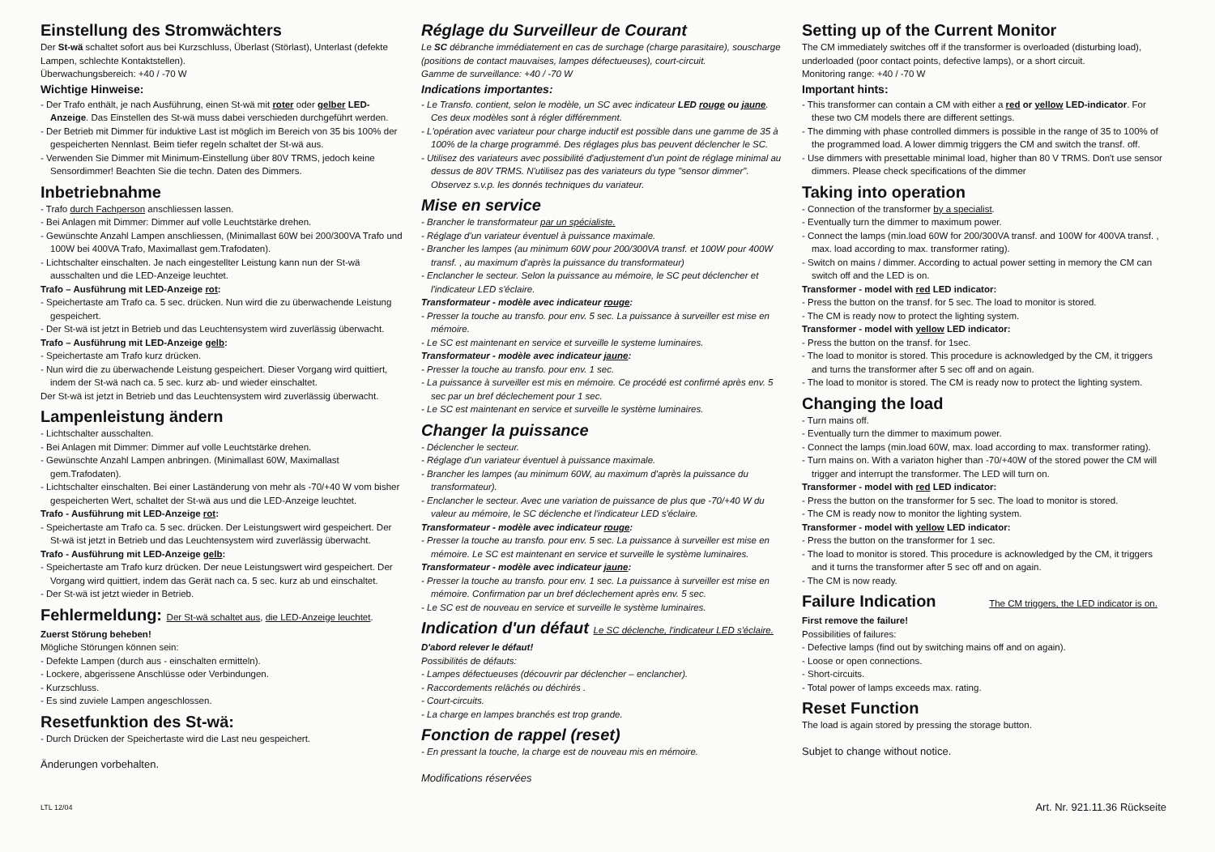Einstellung des Stromwächters
Der St-wä schaltet sofort aus bei Kurzschluss, Überlast (Störlast), Unterlast (defekte Lampen, schlechte Kontaktstellen).
Überwachungsbereich: +40 / -70 W
Wichtige Hinweise:
- Der Trafo enthält, je nach Ausführung, einen St-wä mit roter oder gelber LED-Anzeige. Das Einstellen des St-wä muss dabei verschieden durchgeführt werden.
- Der Betrieb mit Dimmer für induktive Last ist möglich im Bereich von 35 bis 100% der gespeicherten Nennlast. Beim tiefer regeln schaltet der St-wä aus.
- Verwenden Sie Dimmer mit Minimum-Einstellung über 80V TRMS, jedoch keine Sensordimmer! Beachten Sie die techn. Daten des Dimmers.
Inbetriebnahme
- Trafo durch Fachperson anschliessen lassen.
- Bei Anlagen mit Dimmer: Dimmer auf volle Leuchtstärke drehen.
- Gewünschte Anzahl Lampen anschliessen, (Minimallast 60W bei 200/300VA Trafo und 100W bei 400VA Trafo, Maximallast gem.Trafodaten).
- Lichtschalter einschalten. Je nach eingestellter Leistung kann nun der St-wä ausschalten und die LED-Anzeige leuchtet.
Trafo – Ausführung mit LED-Anzeige rot:
- Speichertaste am Trafo ca. 5 sec. drücken. Nun wird die zu überwachende Leistung gespeichert.
- Der St-wä ist jetzt in Betrieb und das Leuchtensystem wird zuverlässig überwacht.
Trafo – Ausführung mit LED-Anzeige gelb:
- Speichertaste am Trafo kurz drücken.
- Nun wird die zu überwachende Leistung gespeichert. Dieser Vorgang wird quittiert, indem der St-wä nach ca. 5 sec. kurz ab- und wieder einschaltet.
Der St-wä ist jetzt in Betrieb und das Leuchtensystem wird zuverlässig überwacht.
Lampenleistung ändern
- Lichtschalter ausschalten.
- Bei Anlagen mit Dimmer: Dimmer auf volle Leuchtstärke drehen.
- Gewünschte Anzahl Lampen anbringen. (Minimallast 60W, Maximallast gem.Trafodaten).
- Lichtschalter einschalten. Bei einer Laständerung von mehr als -70/+40 W vom bisher gespeicherten Wert, schaltet der St-wä aus und die LED-Anzeige leuchtet.
Trafo - Ausführung mit LED-Anzeige rot:
- Speichertaste am Trafo ca. 5 sec. drücken. Der Leistungswert wird gespeichert. Der St-wä ist jetzt in Betrieb und das Leuchtensystem wird zuverlässig überwacht.
Trafo - Ausführung mit LED-Anzeige gelb:
- Speichertaste am Trafo kurz drücken. Der neue Leistungswert wird gespeichert. Der Vorgang wird quittiert, indem das Gerät nach ca. 5 sec. kurz ab und einschaltet.
- Der St-wä ist jetzt wieder in Betrieb.
Fehlermeldung: Der St-wä schaltet aus, die LED-Anzeige leuchtet.
Zuerst Störung beheben!
Mögliche Störungen können sein:
- Defekte Lampen (durch aus - einschalten ermitteln).
- Lockere, abgerissene Anschlüsse oder Verbindungen.
- Kurzschluss.
- Es sind zuviele Lampen angeschlossen.
Resetfunktion des St-wä:
- Durch Drücken der Speichertaste wird die Last neu gespeichert.
Änderungen vorbehalten.
Réglage du Surveilleur de Courant
Le SC débranche immédiatement en cas de surchage (charge parasitaire), souscharge (positions de contact mauvaises, lampes défectueuses), court-circuit.
Gamme de surveillance: +40 / -70 W
Indications importantes:
- Le Transfo. contient, selon le modèle, un SC avec indicateur LED rouge ou jaune. Ces deux modèles sont à régler différemment.
- L'opération avec variateur pour charge inductif est possible dans une gamme de 35 à 100% de la charge programmé. Des réglages plus bas peuvent déclencher le SC.
- Utilisez des variateurs avec possibilité d'adjustement d'un point de réglage minimal au dessus de 80V TRMS. N'utilisez pas des variateurs du type "sensor dimmer". Observez s.v.p. les donnés techniques du variateur.
Mise en service
- Brancher le transformateur par un spécialiste.
- Réglage d'un variateur éventuel à puissance maximale.
- Brancher les lampes (au minimum 60W pour 200/300VA transf. et 100W pour 400W transf. , au maximum d'après la puissance du transformateur)
- Enclancher le secteur. Selon la puissance au mémoire, le SC peut déclencher et l'indicateur LED s'éclaire.
Transformateur - modèle avec indicateur rouge:
- Presser la touche au transfo. pour env. 5 sec. La puissance à surveiller est mise en mémoire.
- Le SC est maintenant en service et surveille le systeme luminaires.
Transformateur - modèle avec indicateur jaune:
- Presser la touche au transfo. pour env. 1 sec.
- La puissance à surveiller est mis en mémoire. Ce procédé est confirmé après env. 5 sec par un bref déclechement pour 1 sec.
- Le SC est maintenant en service et surveille le système luminaires.
Changer la puissance
- Déclencher le secteur.
- Réglage d'un variateur éventuel à puissance maximale.
- Brancher les lampes (au minimum 60W, au maximum d'après la puissance du transformateur).
- Enclancher le secteur. Avec une variation de puissance de plus que -70/+40 W du valeur au mémoire, le SC déclenche et l'indicateur LED s'éclaire.
Transformateur - modèle avec indicateur rouge:
- Presser la touche au transfo. pour env. 5 sec. La puissance à surveiller est mise en mémoire. Le SC est maintenant en service et surveille le système luminaires.
Transformateur - modèle avec indicateur jaune:
- Presser la touche au transfo. pour env. 1 sec. La puissance à surveiller est mise en mémoire. Confirmation par un bref déclechement après env. 5 sec.
- Le SC est de nouveau en service et surveille le système luminaires.
Indication d'un défaut Le SC déclenche, l'indicateur LED s'éclaire.
D'abord relever le défaut!
Possibilités de défauts:
- Lampes défectueuses (découvrir par déclencher – enclancher).
- Raccordements relâchés ou déchirés .
- Court-circuits.
- La charge en lampes branchés est trop grande.
Fonction de rappel (reset)
- En pressant la touche, la charge est de nouveau mis en mémoire.
Modifications réservées
Setting up of the Current Monitor
The CM immediately switches off if the transformer is overloaded (disturbing load), underloaded (poor contact points, defective lamps), or a short circuit.
Monitoring range: +40 / -70 W
Important hints:
- This transformer can contain a CM with either a red or yellow LED-indicator. For these two CM models there are different settings.
- The dimming with phase controlled dimmers is possible in the range of 35 to 100% of the programmed load. A lower dimmig triggers the CM and switch the transf. off.
- Use dimmers with presettable minimal load, higher than 80 V TRMS. Don't use sensor dimmers. Please check specifications of the dimmer
Taking into operation
- Connection of the transformer by a specialist.
- Eventually turn the dimmer to maximum power.
- Connect the lamps (min.load 60W for 200/300VA transf. and 100W for 400VA transf. , max. load according to max. transformer rating).
- Switch on mains / dimmer. According to actual power setting in memory the CM can switch off and the LED is on.
Transformer - model with red LED indicator:
- Press the button on the transf. for 5 sec. The load to monitor is stored.
- The CM is ready now to protect the lighting system.
Transformer - model with yellow LED indicator:
- Press the button on the transf. for 1sec.
- The load to monitor is stored. This procedure is acknowledged by the CM, it triggers and turns the transformer after 5 sec off and on again.
- The load to monitor is stored. The CM is ready now to protect the lighting system.
Changing the load
- Turn mains off.
- Eventually turn the dimmer to maximum power.
- Connect the lamps (min.load 60W, max. load according to max. transformer rating).
- Turn mains on. With a variaton higher than -70/+40W of the stored power the CM will trigger and interrupt the transformer. The LED will turn on.
Transformer - model with red LED indicator:
- Press the button on the transformer for 5 sec. The load to monitor is stored.
- The CM is ready now to monitor the lighting system.
Transformer - model with yellow LED indicator:
- Press the button on the transformer for 1 sec.
- The load to monitor is stored. This procedure is acknowledged by the CM, it triggers and it turns the transformer after 5 sec off and on again.
- The CM is now ready.
Failure Indication The CM triggers, the LED indicator is on.
First remove the failure!
Possibilities of failures:
- Defective lamps (find out by switching mains off and on again).
- Loose or open connections.
- Short-circuits.
- Total power of lamps exceeds max. rating.
Reset Function
The load is again stored by pressing the storage button.
Subjet to change without notice.
LTL 12/04 Art. Nr. 921.11.36 Rückseite